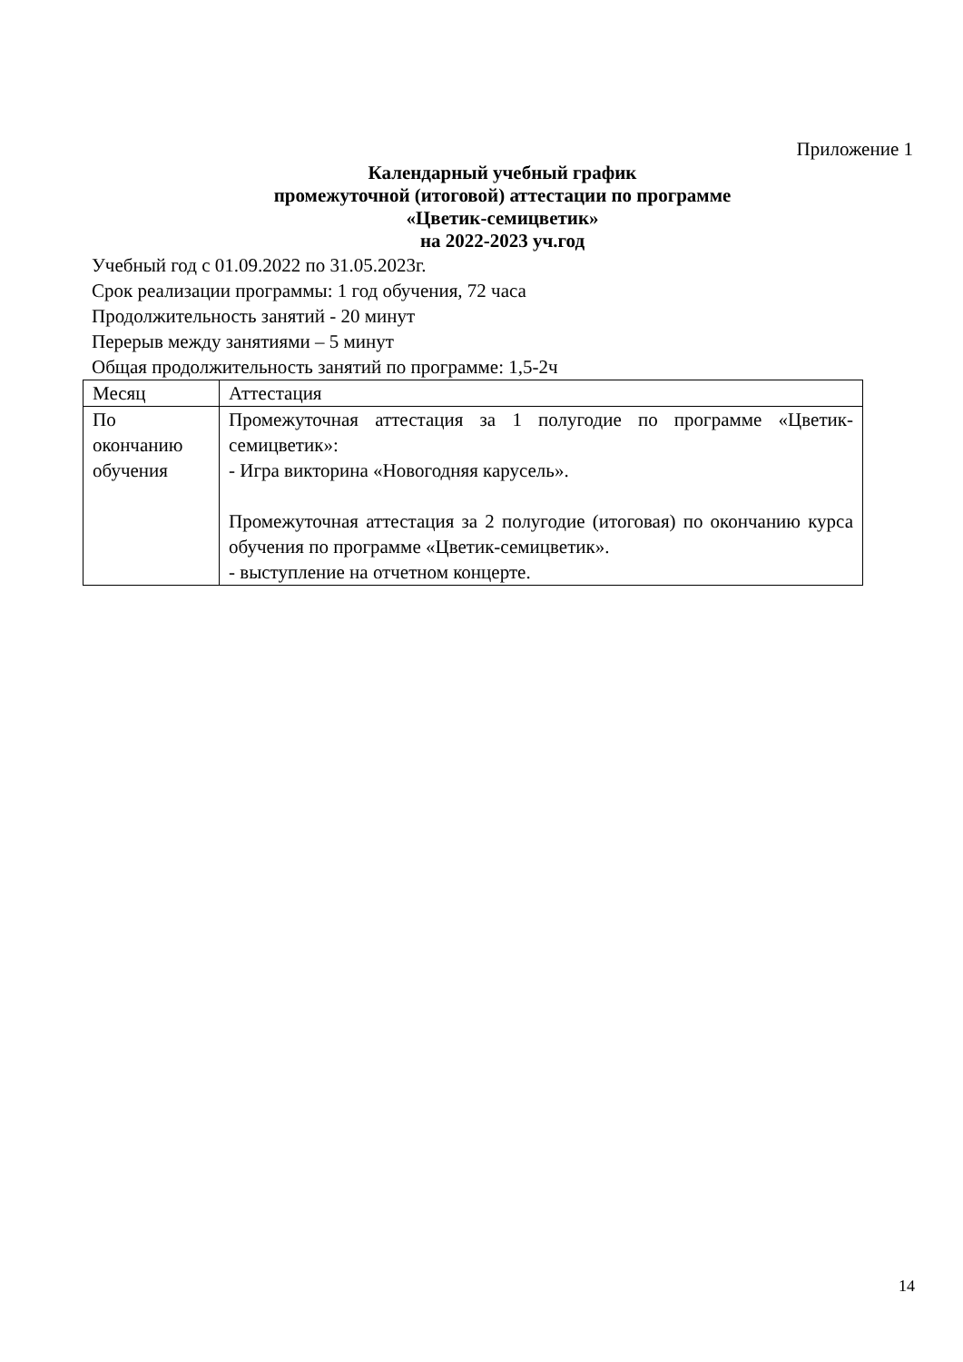Приложение 1
Календарный учебный график
промежуточной (итоговой) аттестации по программе
«Цветик-семицветик»
на 2022-2023 уч.год
Учебный год с 01.09.2022 по 31.05.2023г.
Срок реализации программы: 1 год обучения, 72 часа
Продолжительность занятий - 20 минут
Перерыв между занятиями – 5 минут
Общая продолжительность занятий по программе: 1,5-2ч
| Месяц | Аттестация |
| По окончанию обучения | Промежуточная аттестация за 1 полугодие по программе «Цветик-семицветик»: - Игра викторина «Новогодняя карусель». Промежуточная аттестация за 2 полугодие (итоговая) по окончанию курса обучения по программе «Цветик-семицветик». - выступление на отчетном концерте. |
14